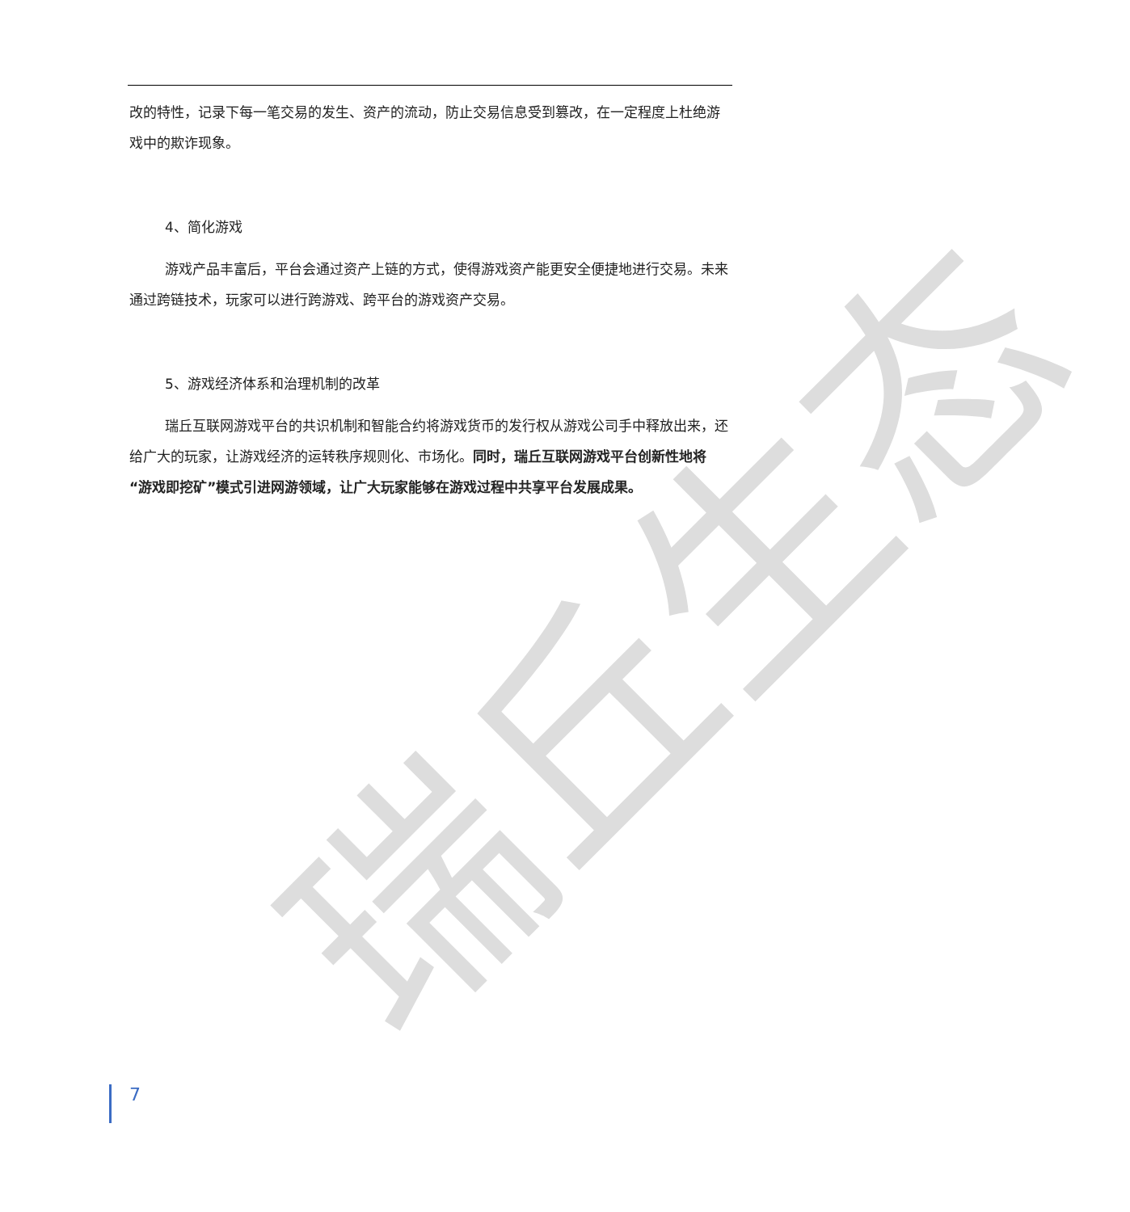瑞丘生态
改的特性，记录下每一笔交易的发生、资产的流动，防止交易信息受到篡改，在一定程度上杜绝游戏中的欺诈现象。
4、简化游戏
游戏产品丰富后，平台会通过资产上链的方式，使得游戏资产能更安全便捷地进行交易。未来通过跨链技术，玩家可以进行跨游戏、跨平台的游戏资产交易。
5、游戏经济体系和治理机制的改革
瑞丘互联网游戏平台的共识机制和智能合约将游戏货币的发行权从游戏公司手中释放出来，还给广大的玩家，让游戏经济的运转秩序规则化、市场化。同时，瑞丘互联网游戏平台创新性地将“游戏即挖矿”模式引进网游领域，让广大玩家能够在游戏过程中共享平台发展成果。
7